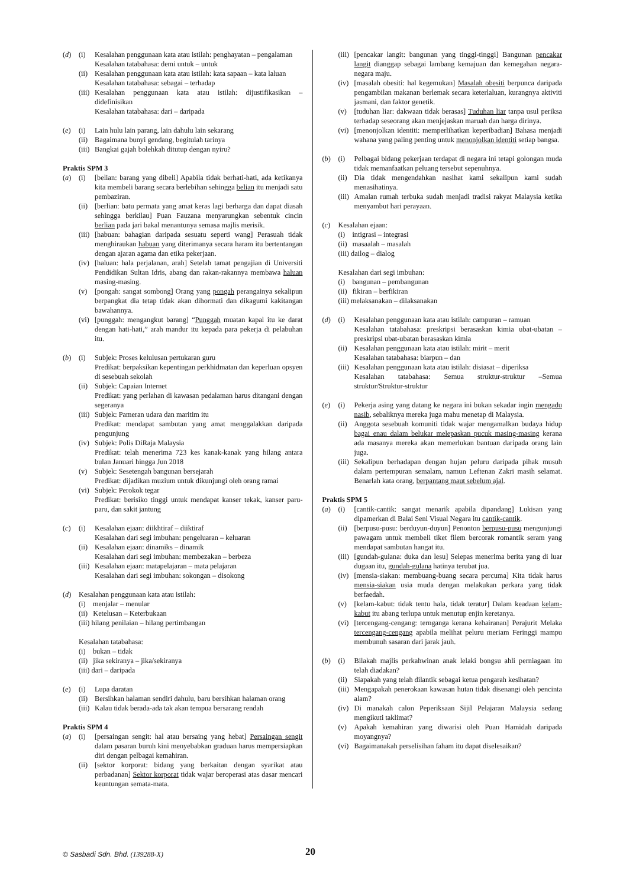(d) (i) Kesalahan penggunaan kata atau istilah: penghayatan – pengalaman
Kesalahan tatabahasa: demi untuk – untuk
(ii) Kesalahan penggunaan kata atau istilah: kata sapaan – kata laluan
Kesalahan tatabahasa: sebagai – terhadap
(iii) Kesalahan penggunaan kata atau istilah: dijustifikasikan – didefinisikan
Kesalahan tatabahasa: dari – daripada
(e) (i) Lain hulu lain parang, lain dahulu lain sekarang
(ii) Bagaimana bunyi gendang, begitulah tarinya
(iii) Bangkai gajah bolehkah ditutup dengan nyiru?
Praktis SPM 3
(a) (i) [belian: barang yang dibeli] Apabila tidak berhati-hati, ada ketikanya kita membeli barang secara berlebihan sehingga belian itu menjadi satu pembaziran.
(ii) [berlian: batu permata yang amat keras lagi berharga dan dapat diasah sehingga berkilau] Puan Fauzana menyarungkan sebentuk cincin berlian pada jari bakal menantunya semasa majlis merisik.
(iii) [habuan: bahagian daripada sesuatu seperti wang] Perasuah tidak menghiraukan habuan yang diterimanya secara haram itu bertentangan dengan ajaran agama dan etika pekerjaan.
(iv) [haluan: hala perjalanan, arah] Setelah tamat pengajian di Universiti Pendidikan Sultan Idris, abang dan rakan-rakannya membawa haluan masing-masing.
(v) [pongah: sangat sombong] Orang yang pongah perangainya sekalipun berpangkat dia tetap tidak akan dihormati dan dikagumi kakitangan bawahannya.
(vi) [punggah: mengangkut barang] “Punggah muatan kapal itu ke darat dengan hati-hati,” arah mandur itu kepada para pekerja di pelabuhan itu.
(b) (i) Subjek: Proses kelulusan pertukaran guru
Predikat: berpaksikan kepentingan perkhidmatan dan keperluan opsyen di sesebuah sekolah
(ii) Subjek: Capaian Internet
Predikat: yang perlahan di kawasan pedalaman harus ditangani dengan segeranya
(iii) Subjek: Pameran udara dan maritim itu
Predikat: mendapat sambutan yang amat menggalakkan daripada pengunjung
(iv) Subjek: Polis DiRaja Malaysia
Predikat: telah menerima 723 kes kanak-kanak yang hilang antara bulan Januari hingga Jun 2018
(v) Subjek: Sesetengah bangunan bersejarah
Predikat: dijadikan muzium untuk dikunjungi oleh orang ramai
(vi) Subjek: Perokok tegar
Predikat: berisiko tinggi untuk mendapat kanser tekak, kanser paru-paru, dan sakit jantung
(c) (i) Kesalahan ejaan: diikhtiraf – diiktiraf
Kesalahan dari segi imbuhan: pengeluaran – keluaran
(ii) Kesalahan ejaan: dinamiks – dinamik
Kesalahan dari segi imbuhan: membezakan – berbeza
(iii) Kesalahan ejaan: matapelajaran – mata pelajaran
Kesalahan dari segi imbuhan: sokongan – disokong
(d) Kesalahan penggunaan kata atau istilah:
(i) menjalar – menular
(ii) Ketelusan – Keterbukaan
(iii) hilang penilaian – hilang pertimbangan
Kesalahan tatabahasa:
(i) bukan – tidak
(ii) jika sekiranya – jika/sekiranya
(iii) dari – daripada
(e) (i) Lupa daratan
(ii) Bersihkan halaman sendiri dahulu, baru bersihkan halaman orang
(iii) Kalau tidak berada-ada tak akan tempua bersarang rendah
Praktis SPM 4
(a) (i) [persaingan sengit: hal atau bersaing yang hebat] Persaingan sengit dalam pasaran buruh kini menyebabkan graduan harus mempersiapkan diri dengan pelbagai kemahiran.
(ii) [sektor korporat: bidang yang berkaitan dengan syarikat atau perbadanan] Sektor korporat tidak wajar beroperasi atas dasar mencari keuntungan semata-mata.
(iii) [pencakar langit: bangunan yang tinggi-tinggi] Bangunan pencakar langit dianggap sebagai lambang kemajuan dan kemegahan negara-negara maju.
(iv) [masalah obesiti: hal kegemukan] Masalah obesiti berpunca daripada pengambilan makanan berlemak secara keterlaluan, kurangnya aktiviti jasmani, dan faktor genetik.
(v) [tuduhan liar: dakwaan tidak berasas] Tuduhan liar tanpa usul periksa terhadap seseorang akan menjejaskan maruah dan harga dirinya.
(vi) [menonjolkan identiti: memperlihatkan keperibadian] Bahasa menjadi wahana yang paling penting untuk menonjolkan identiti setiap bangsa.
(b) (i) Pelbagai bidang pekerjaan terdapat di negara ini tetapi golongan muda tidak memanfaatkan peluang tersebut sepenuhnya.
(ii) Dia tidak mengendahkan nasihat kami sekalipun kami sudah menasihatinya.
(iii) Amalan rumah terbuka sudah menjadi tradisi rakyat Malaysia ketika menyambut hari perayaan.
(c) Kesalahan ejaan:
(i) intigrasi – integrasi
(ii) masaalah – masalah
(iii) dailog – dialog
Kesalahan dari segi imbuhan:
(i) bangunan – pembangunan
(ii) fikiran – berfikiran
(iii) melaksanakan – dilaksanakan
(d) (i) Kesalahan penggunaan kata atau istilah: campuran – ramuan
Kesalahan tatabahasa: preskripsi berasaskan kimia ubat-ubatan – preskripsi ubat-ubatan berasaskan kimia
(ii) Kesalahan penggunaan kata atau istilah: mirit – merit
Kesalahan tatabahasa: biarpun – dan
(iii) Kesalahan penggunaan kata atau istilah: disiasat – diperiksa
Kesalahan tatabahasa: Semua struktur-struktur –Semua struktur/Struktur-struktur
(e) (i) Pekerja asing yang datang ke negara ini bukan sekadar ingin mengadu nasib, sebaliknya mereka juga mahu menetap di Malaysia.
(ii) Anggota sesebuah komuniti tidak wajar mengamalkan budaya hidup bagai enau dalam belukar melepaskan pucuk masing-masing kerana ada masanya mereka akan memerlukan bantuan daripada orang lain juga.
(iii) Sekalipun berhadapan dengan hujan peluru daripada pihak musuh dalam pertempuran semalam, namun Leftenan Zakri masih selamat. Benarlah kata orang, berpantang maut sebelum ajal.
Praktis SPM 5
(a) (i) [cantik-cantik: sangat menarik apabila dipandang] Lukisan yang dipamerkan di Balai Seni Visual Negara itu cantik-cantik.
(ii) [berpusu-pusu: berduyun-duyun] Penonton berpusu-pusu mengunjungi pawagam untuk membeli tiket filem bercorak romantik seram yang mendapat sambutan hangat itu.
(iii) [gundah-gulana: duka dan lesu] Selepas menerima berita yang di luar dugaan itu, gundah-gulana hatinya terubat jua.
(iv) [mensia-siakan: membuang-buang secara percuma] Kita tidak harus mensia-siakan usia muda dengan melakukan perkara yang tidak berfaedah.
(v) [kelam-kabut: tidak tentu hala, tidak teratur] Dalam keadaan kelam-kabut itu abang terlupa untuk menutup enjin keretanya.
(vi) [tercengang-cengang: ternganga kerana kehairanan] Perajurit Melaka tercengang-cengang apabila melihat peluru meriam Feringgi mampu membunuh sasaran dari jarak jauh.
(b) (i) Bilakah majlis perkahwinan anak lelaki bongsu ahli perniagaan itu telah diadakan?
(ii) Siapakah yang telah dilantik sebagai ketua pengarah kesihatan?
(iii) Mengapakah penerokaan kawasan hutan tidak disenangi oleh pencinta alam?
(iv) Di manakah calon Peperiksaan Sijil Pelajaran Malaysia sedang mengikuti taklimat?
(v) Apakah kemahiran yang diwarisi oleh Puan Hamidah daripada moyangnya?
(vi) Bagaimanakah perselisihan faham itu dapat diselesaikan?
© Sasbadi Sdn. Bhd. (139288-X) 20